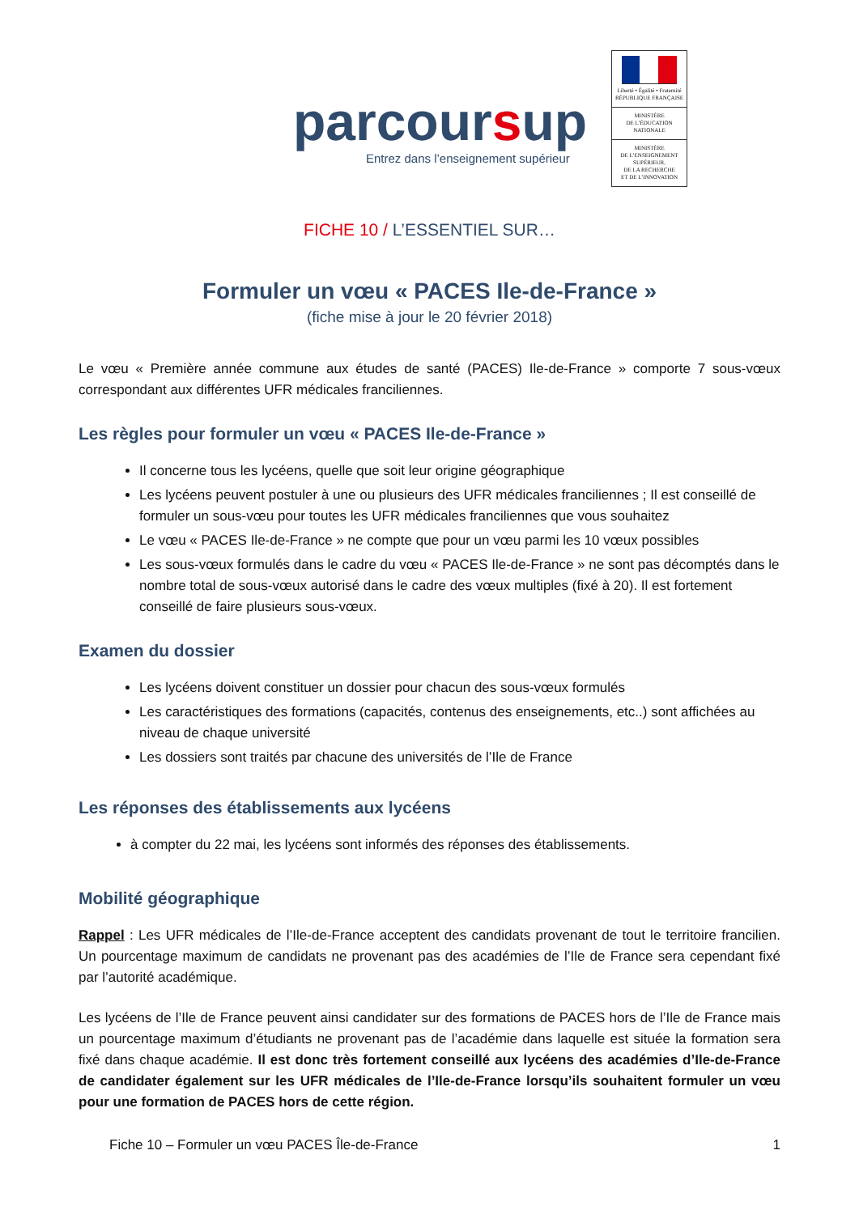parcoursup
Entrez dans l’enseignement supérieur
Liberté • Égalité • Fraternité
RÉPUBLIQUE FRANÇAISE
MINISTÈRE
DE L’ÉDUCATION
NATIONALE
MINISTÈRE
DE L’ENSEIGNEMENT
SUPÉRIEUR,
DE LA RECHERCHE
ET DE L’INNOVATION
FICHE 10 / L’ESSENTIEL SUR…
Formuler un vœu « PACES Ile-de-France »
(fiche mise à jour le 20 février 2018)
Le vœu « Première année commune aux études de santé (PACES) Ile-de-France » comporte 7 sous-vœux correspondant aux différentes UFR médicales franciliennes.
Les règles pour formuler un vœu « PACES Ile-de-France »
Il concerne tous les lycéens, quelle que soit leur origine géographique
Les lycéens peuvent postuler à une ou plusieurs des UFR médicales franciliennes ; Il est conseillé de formuler un sous-vœu pour toutes les UFR médicales franciliennes que vous souhaitez
Le vœu « PACES Ile-de-France » ne compte que pour un vœu parmi les 10 vœux possibles
Les sous-vœux formulés dans le cadre du vœu « PACES Ile-de-France » ne sont pas décomptés dans le nombre total de sous-vœux autorisé dans le cadre des vœux multiples (fixé à 20). Il est fortement conseillé de faire plusieurs sous-vœux.
Examen du dossier
Les lycéens doivent constituer un dossier pour chacun des sous-vœux formulés
Les caractéristiques des formations (capacités, contenus des enseignements, etc..) sont affichées au niveau de chaque université
Les dossiers sont traités par chacune des universités de l’Ile de France
Les réponses des établissements aux lycéens
à compter du 22 mai, les lycéens sont informés des réponses des établissements.
Mobilité géographique
Rappel : Les UFR médicales de l’Ile-de-France acceptent des candidats provenant de tout le territoire francilien. Un pourcentage maximum de candidats ne provenant pas des académies de l’Ile de France sera cependant fixé par l’autorité académique.
Les lycéens de l’Ile de France peuvent ainsi candidater sur des formations de PACES hors de l’Ile de France mais un pourcentage maximum d’étudiants ne provenant pas de l’académie dans laquelle est située la formation sera fixé dans chaque académie. Il est donc très fortement conseillé aux lycéens des académies d’Ile-de-France de candidater également sur les UFR médicales de l’Ile-de-France lorsqu’ils souhaitent formuler un vœu pour une formation de PACES hors de cette région.
Fiche 10 – Formuler un vœu PACES Île-de-France 1